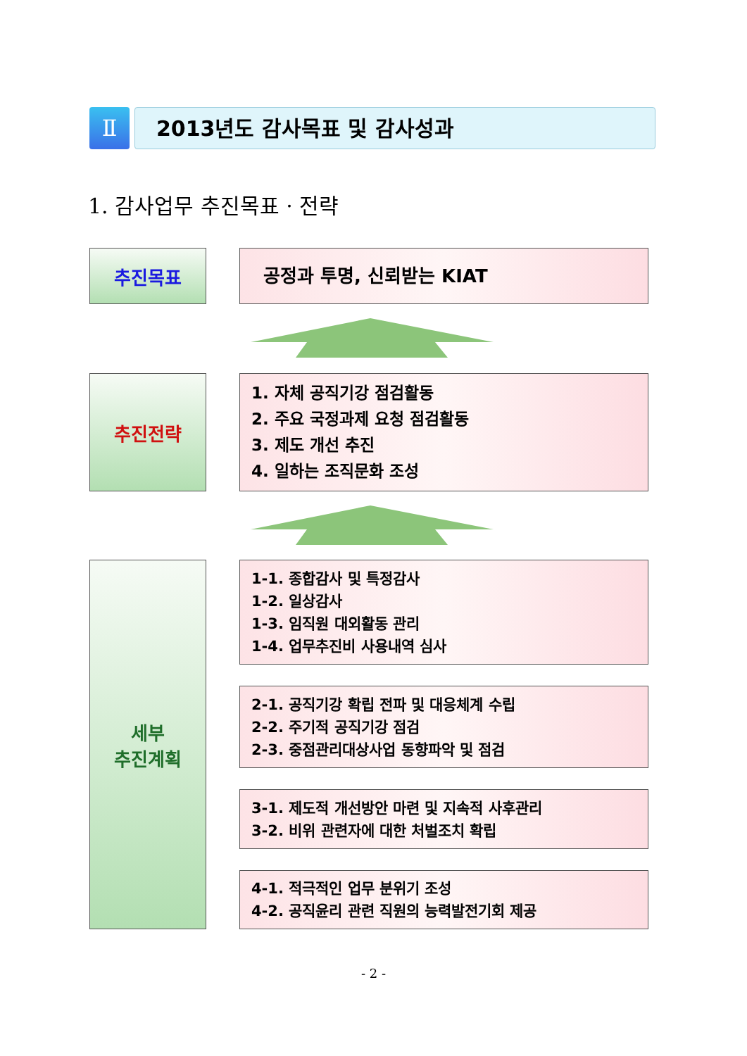Ⅱ 2013년도 감사목표 및 감사성과
1. 감사업무 추진목표 · 전략
추진목표 공정과 투명, 신뢰받는 KIAT
추진전략
1. 자체 공직기강 점검활동
2. 주요 국정과제 요청 점검활동
3. 제도 개선 추진
4. 일하는 조직문화 조성
세부
추진계획
1-1. 종합감사 및 특정감사
1-2. 일상감사
1-3. 임직원 대외활동 관리
1-4. 업무추진비 사용내역 심사
2-1. 공직기강 확립 전파 및 대응체계 수립
2-2. 주기적 공직기강 점검
2-3. 중점관리대상사업 동향파악 및 점검
3-1. 제도적 개선방안 마련 및 지속적 사후관리
3-2. 비위 관련자에 대한 처벌조치 확립
4-1. 적극적인 업무 분위기 조성
4-2. 공직윤리 관련 직원의 능력발전기회 제공
- 2 -